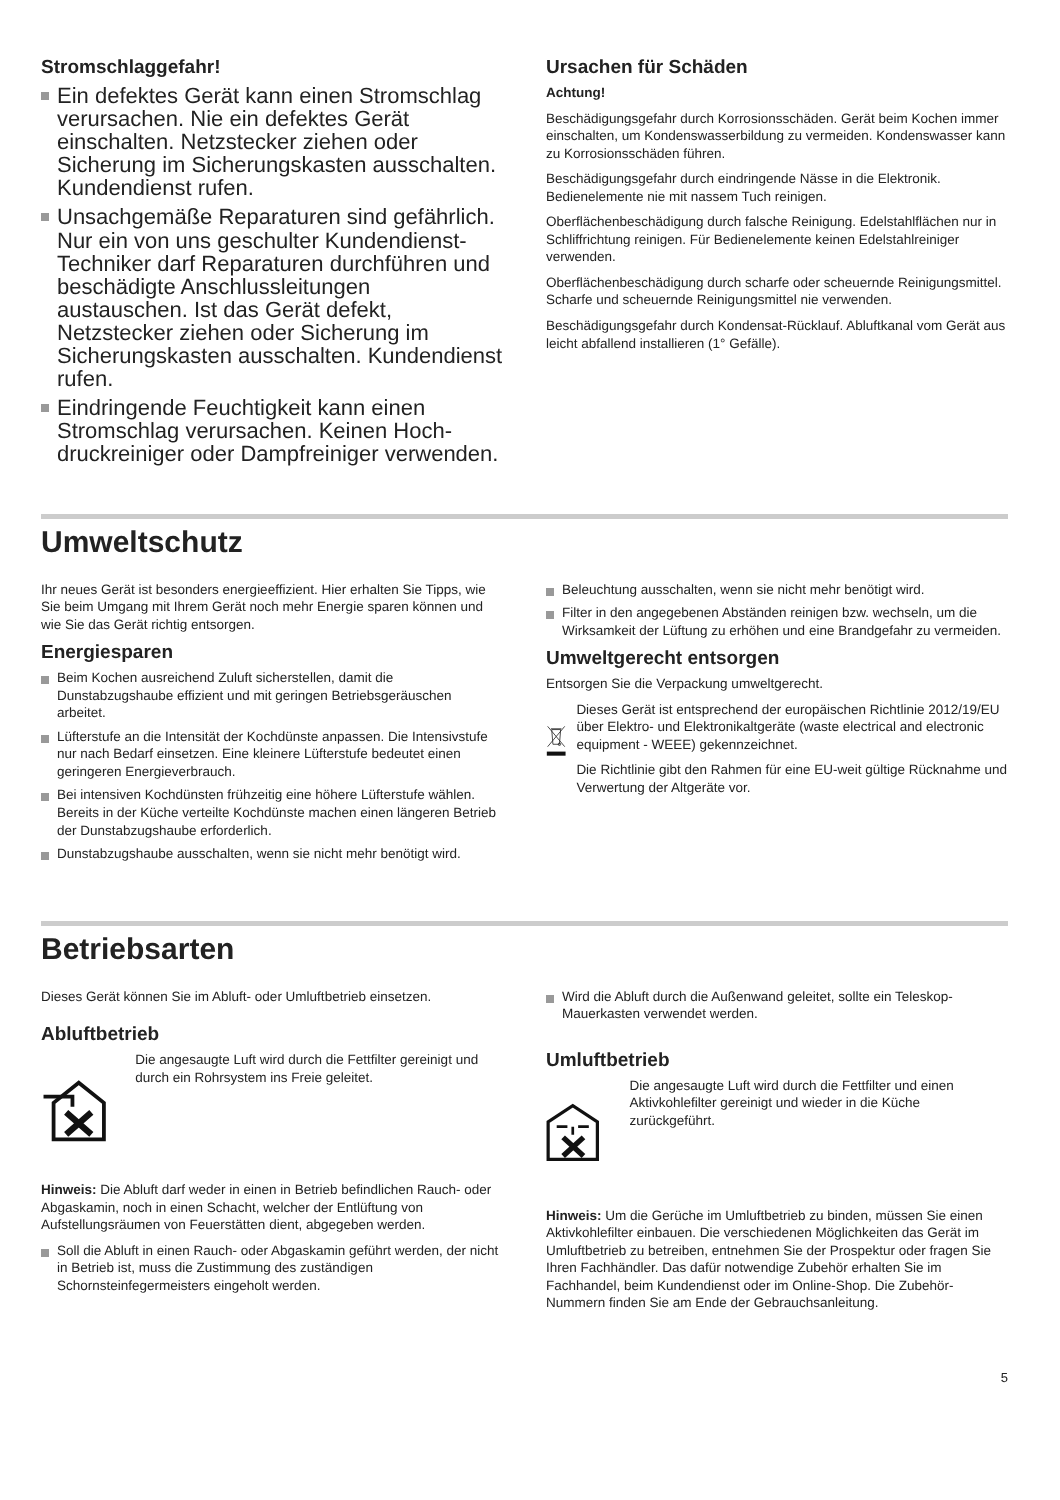Stromschlaggefahr!
Ein defektes Gerät kann einen Strom­schlag verursachen. Nie ein defektes Gerät einschalten. Netzstecker ziehen oder Sicherung im Sicherungskasten aus­schalten. Kundendienst rufen.
Unsachgemäße Reparaturen sind gefähr­lich. Nur ein von uns geschulter Kunden­dienst-Techniker darf Reparaturen durchführen und beschädigte Anschluss­leitungen austauschen. Ist das Gerät defekt, Netzstecker ziehen oder Sicherung im Sicherungskasten ausschalten. Kun­dendienst rufen.
Eindringende Feuchtigkeit kann einen Stromschlag verursachen. Keinen Hoch­druckreiniger oder Dampfreiniger verwen­den.
Ursachen für Schäden
Achtung!
Beschädigungsgefahr durch Korrosionsschäden. Gerät beim Kochen immer einschalten, um Kondenswasserbildung zu ver­meiden. Kondenswasser kann zu Korrosionsschäden führen.
Beschädigungsgefahr durch eindringende Nässe in die Elektro­nik. Bedienelemente nie mit nassem Tuch reinigen.
Oberflächenbeschädigung durch falsche Reinigung. Edel­stahlflächen nur in Schliffrichtung reinigen. Für Bedienelemente keinen Edelstahlreiniger verwenden.
Oberflächenbeschädigung durch scharfe oder scheuernde Rei­nigungsmittel. Scharfe und scheuernde Reinigungsmittel nie verwenden.
Beschädigungsgefahr durch Kondensat-Rücklauf. Abluftkanal vom Gerät aus leicht abfallend installieren (1° Gefälle).
Umweltschutz
Ihr neues Gerät ist besonders energieeffizient. Hier erhalten Sie Tipps, wie Sie beim Umgang mit Ihrem Gerät noch mehr Ener­gie sparen können und wie Sie das Gerät richtig entsorgen.
Energiesparen
Beim Kochen ausreichend Zuluft sicherstellen, damit die Dunstabzugshaube effizient und mit geringen Betriebsgeräu­schen arbeitet.
Lüfterstufe an die Intensität der Kochdünste anpassen. Die Intensivstufe nur nach Bedarf einsetzen. Eine kleinere Lüfter­stufe bedeutet einen geringeren Energieverbrauch.
Bei intensiven Kochdünsten frühzeitig eine höhere Lüfterstufe wählen. Bereits in der Küche verteilte Kochdünste machen einen längeren Betrieb der Dunstabzugshaube erforderlich.
Dunstabzugshaube ausschalten, wenn sie nicht mehr benö­tigt wird.
Beleuchtung ausschalten, wenn sie nicht mehr benötigt wird.
Filter in den angegebenen Abständen reinigen bzw. wech­seln, um die Wirksamkeit der Lüftung zu erhöhen und eine Brandgefahr zu vermeiden.
Umweltgerecht entsorgen
Entsorgen Sie die Verpackung umweltgerecht.
Dieses Gerät ist entsprechend der europäischen Richtlinie 2012/19/EU über Elektro- und Elektroni­kaltgeräte (waste electrical and electronic equip­ment - WEEE) gekennzeichnet.
Die Richtlinie gibt den Rahmen für eine EU-weit gül­tige Rücknahme und Verwertung der Altgeräte vor.
Betriebsarten
Dieses Gerät können Sie im Abluft- oder Umluftbetrieb einset­zen.
Abluftbetrieb
Die angesaugte Luft wird durch die Fettfilter gereinigt und durch ein Rohrsystem ins Freie geleitet.
Hinweis: Die Abluft darf weder in einen in Betrieb befindlichen Rauch- oder Abgaskamin, noch in einen Schacht, welcher der Entlüftung von Aufstellungsräumen von Feuerstätten dient, abgegeben werden.
Soll die Abluft in einen Rauch- oder Abgaskamin geführt wer­den, der nicht in Betrieb ist, muss die Zustimmung des zuständigen Schornsteinfegermeisters eingeholt werden.
Wird die Abluft durch die Außenwand geleitet, sollte ein Teleskop-Mauerkasten verwendet werden.
Umluftbetrieb
Die angesaugte Luft wird durch die Fettfilter und einen Aktivkohlefilter gereinigt und wieder in die Küche zurückgeführt.
Hinweis: Um die Gerüche im Umluftbetrieb zu binden, müssen Sie einen Aktivkohlefilter einbauen. Die verschiedenen Möglich­keiten das Gerät im Umluftbetrieb zu betreiben, entnehmen Sie der Prospektur oder fragen Sie Ihren Fachhändler. Das dafür notwendige Zubehör erhalten Sie im Fachhandel, beim Kunden­dienst oder im Online-Shop. Die Zubehör-Nummern finden Sie am Ende der Gebrauchsanleitung.
5